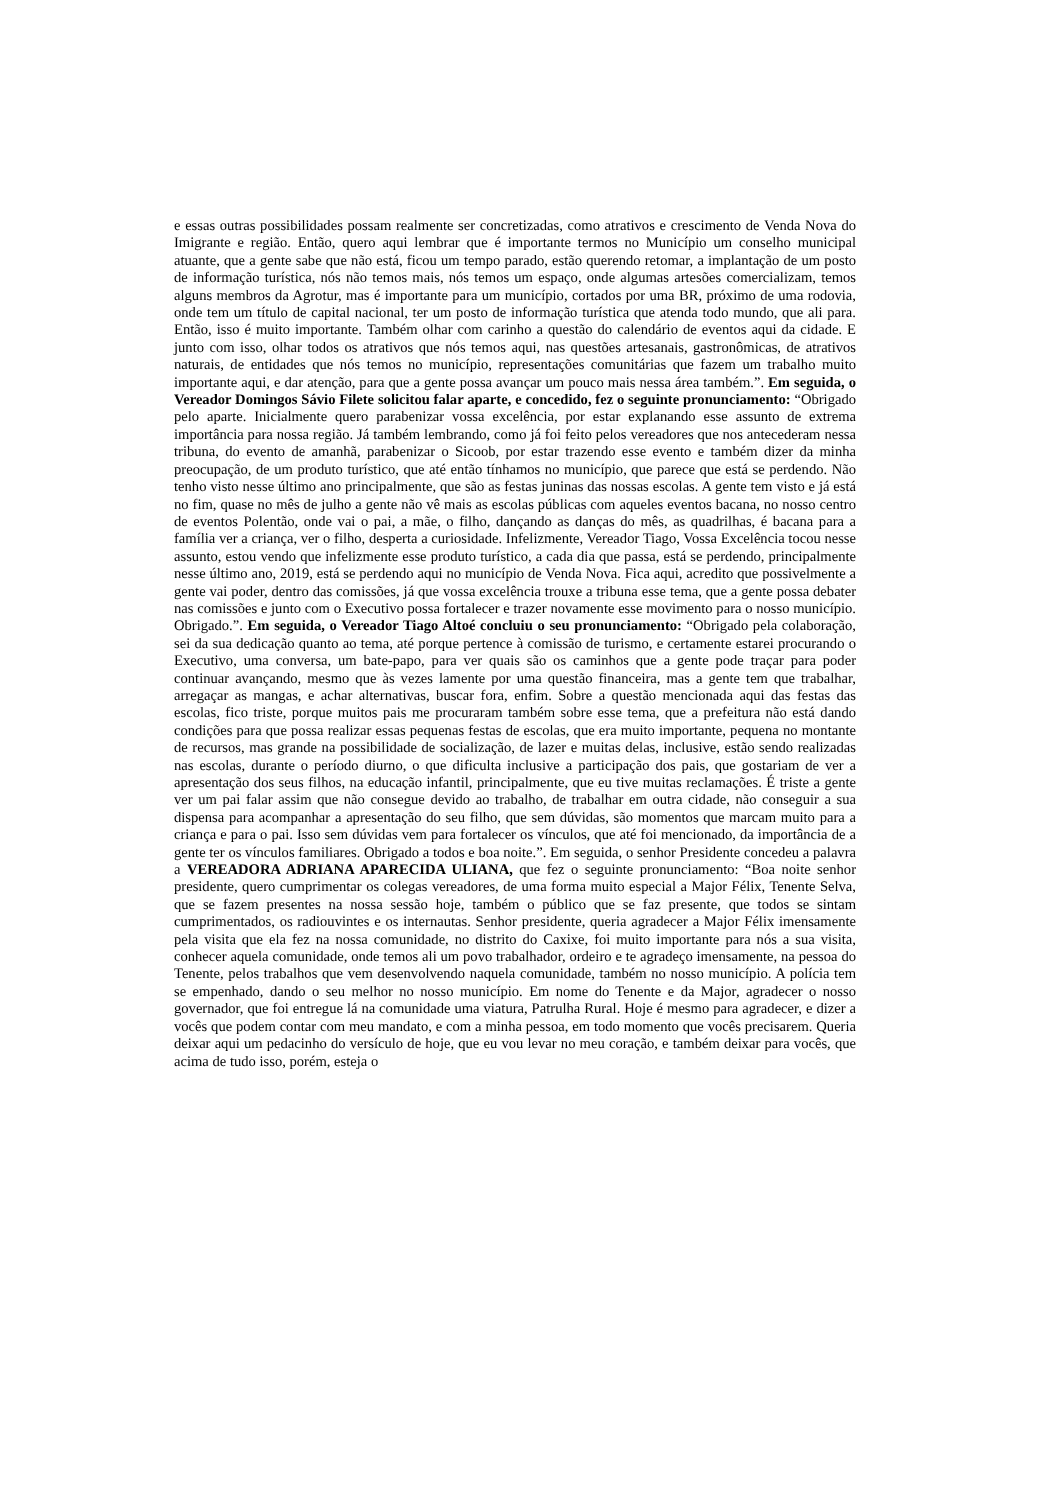e essas outras possibilidades possam realmente ser concretizadas, como atrativos e crescimento de Venda Nova do Imigrante e região. Então, quero aqui lembrar que é importante termos no Município um conselho municipal atuante, que a gente sabe que não está, ficou um tempo parado, estão querendo retomar, a implantação de um posto de informação turística, nós não temos mais, nós temos um espaço, onde algumas artesões comercializam, temos alguns membros da Agrotur, mas é importante para um município, cortados por uma BR, próximo de uma rodovia, onde tem um título de capital nacional, ter um posto de informação turística que atenda todo mundo, que ali para. Então, isso é muito importante. Também olhar com carinho a questão do calendário de eventos aqui da cidade. E junto com isso, olhar todos os atrativos que nós temos aqui, nas questões artesanais, gastronômicas, de atrativos naturais, de entidades que nós temos no município, representações comunitárias que fazem um trabalho muito importante aqui, e dar atenção, para que a gente possa avançar um pouco mais nessa área também.”. Em seguida, o Vereador Domingos Sávio Filete solicitou falar aparte, e concedido, fez o seguinte pronunciamento: “Obrigado pelo aparte. Inicialmente quero parabenizar vossa excelência, por estar explanando esse assunto de extrema importância para nossa região. Já também lembrando, como já foi feito pelos vereadores que nos antecederam nessa tribuna, do evento de amanhã, parabenizar o Sicoob, por estar trazendo esse evento e também dizer da minha preocupação, de um produto turístico, que até então tínhamos no município, que parece que está se perdendo. Não tenho visto nesse último ano principalmente, que são as festas juninas das nossas escolas. A gente tem visto e já está no fim, quase no mês de julho a gente não vê mais as escolas públicas com aqueles eventos bacana, no nosso centro de eventos Polentão, onde vai o pai, a mãe, o filho, dançando as danças do mês, as quadrilhas, é bacana para a família ver a criança, ver o filho, desperta a curiosidade. Infelizmente, Vereador Tiago, Vossa Excelência tocou nesse assunto, estou vendo que infelizmente esse produto turístico, a cada dia que passa, está se perdendo, principalmente nesse último ano, 2019, está se perdendo aqui no município de Venda Nova. Fica aqui, acredito que possivelmente a gente vai poder, dentro das comissões, já que vossa excelência trouxe a tribuna esse tema, que a gente possa debater nas comissões e junto com o Executivo possa fortalecer e trazer novamente esse movimento para o nosso município. Obrigado.”. Em seguida, o Vereador Tiago Altoé concluiu o seu pronunciamento: “Obrigado pela colaboração, sei da sua dedicação quanto ao tema, até porque pertence à comissão de turismo, e certamente estarei procurando o Executivo, uma conversa, um bate-papo, para ver quais são os caminhos que a gente pode traçar para poder continuar avançando, mesmo que às vezes lamente por uma questão financeira, mas a gente tem que trabalhar, arregaçar as mangas, e achar alternativas, buscar fora, enfim. Sobre a questão mencionada aqui das festas das escolas, fico triste, porque muitos pais me procuraram também sobre esse tema, que a prefeitura não está dando condições para que possa realizar essas pequenas festas de escolas, que era muito importante, pequena no montante de recursos, mas grande na possibilidade de socialização, de lazer e muitas delas, inclusive, estão sendo realizadas nas escolas, durante o período diurno, o que dificulta inclusive a participação dos pais, que gostariam de ver a apresentação dos seus filhos, na educação infantil, principalmente, que eu tive muitas reclamações. É triste a gente ver um pai falar assim que não consegue devido ao trabalho, de trabalhar em outra cidade, não conseguir a sua dispensa para acompanhar a apresentação do seu filho, que sem dúvidas, são momentos que marcam muito para a criança e para o pai. Isso sem dúvidas vem para fortalecer os vínculos, que até foi mencionado, da importância de a gente ter os vínculos familiares. Obrigado a todos e boa noite.”. Em seguida, o senhor Presidente concedeu a palavra a VEREADORA ADRIANA APARECIDA ULIANA, que fez o seguinte pronunciamento: “Boa noite senhor presidente, quero cumprimentar os colegas vereadores, de uma forma muito especial a Major Félix, Tenente Selva, que se fazem presentes na nossa sessão hoje, também o público que se faz presente, que todos se sintam cumprimentados, os radiouvintes e os internautas. Senhor presidente, queria agradecer a Major Félix imensamente pela visita que ela fez na nossa comunidade, no distrito do Caxixe, foi muito importante para nós a sua visita, conhecer aquela comunidade, onde temos ali um povo trabalhador, ordeiro e te agradeço imensamente, na pessoa do Tenente, pelos trabalhos que vem desenvolvendo naquela comunidade, também no nosso município. A polícia tem se empenhado, dando o seu melhor no nosso município. Em nome do Tenente e da Major, agradecer o nosso governador, que foi entregue lá na comunidade uma viatura, Patrulha Rural. Hoje é mesmo para agradecer, e dizer a vocês que podem contar com meu mandato, e com a minha pessoa, em todo momento que vocês precisarem. Queria deixar aqui um pedacinho do versículo de hoje, que eu vou levar no meu coração, e também deixar para vocês, que acima de tudo isso, porém, esteja o